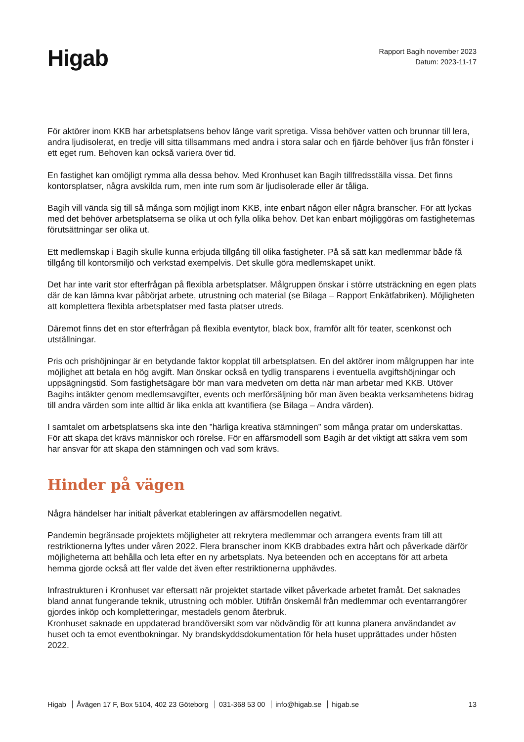Higab
Rapport Bagih november 2023
Datum: 2023-11-17
För aktörer inom KKB har arbetsplatsens behov länge varit spretiga. Vissa behöver vatten och brunnar till lera, andra ljudisolerat, en tredje vill sitta tillsammans med andra i stora salar och en fjärde behöver ljus från fönster i ett eget rum. Behoven kan också variera över tid.
En fastighet kan omöjligt rymma alla dessa behov. Med Kronhuset kan Bagih tillfredsställa vissa. Det finns kontorsplatser, några avskilda rum, men inte rum som är ljudisolerade eller är tåliga.
Bagih vill vända sig till så många som möjligt inom KKB, inte enbart någon eller några branscher. För att lyckas med det behöver arbetsplatserna se olika ut och fylla olika behov. Det kan enbart möjliggöras om fastigheternas förutsättningar ser olika ut.
Ett medlemskap i Bagih skulle kunna erbjuda tillgång till olika fastigheter. På så sätt kan medlemmar både få tillgång till kontorsmiljö och verkstad exempelvis. Det skulle göra medlemskapet unikt.
Det har inte varit stor efterfrågan på flexibla arbetsplatser. Målgruppen önskar i större utsträckning en egen plats där de kan lämna kvar påbörjat arbete, utrustning och material (se Bilaga – Rapport Enkätfabriken). Möjligheten att komplettera flexibla arbetsplatser med fasta platser utreds.
Däremot finns det en stor efterfrågan på flexibla eventytor, black box, framför allt för teater, scenkonst och utställningar.
Pris och prishöjningar är en betydande faktor kopplat till arbetsplatsen. En del aktörer inom målgruppen har inte möjlighet att betala en hög avgift. Man önskar också en tydlig transparens i eventuella avgiftshöjningar och uppsägningstid. Som fastighetsägare bör man vara medveten om detta när man arbetar med KKB. Utöver Bagihs intäkter genom medlemsavgifter, events och merförsäljning bör man även beakta verksamhetens bidrag till andra värden som inte alltid är lika enkla att kvantifiera (se Bilaga – Andra värden).
I samtalet om arbetsplatsens ska inte den ”härliga kreativa stämningen” som många pratar om underskattas. För att skapa det krävs människor och rörelse. För en affärsmodell som Bagih är det viktigt att säkra vem som har ansvar för att skapa den stämningen och vad som krävs.
Hinder på vägen
Några händelser har initialt påverkat etableringen av affärsmodellen negativt.
Pandemin begränsade projektets möjligheter att rekrytera medlemmar och arrangera events fram till att restriktionerna lyftes under våren 2022. Flera branscher inom KKB drabbades extra hårt och påverkade därför möjligheterna att behålla och leta efter en ny arbetsplats. Nya beteenden och en acceptans för att arbeta hemma gjorde också att fler valde det även efter restriktionerna upphävdes.
Infrastrukturen i Kronhuset var eftersatt när projektet startade vilket påverkade arbetet framåt. Det saknades bland annat fungerande teknik, utrustning och möbler. Utifrån önskemål från medlemmar och eventarrangörer gjordes inköp och kompletteringar, mestadels genom återbruk.
Kronhuset saknade en uppdaterad brandöversikt som var nödvändig för att kunna planera användandet av huset och ta emot eventbokningar. Ny brandskyddsdokumentation för hela huset upprättades under hösten 2022.
Higab Åvägen 17 F, Box 5104, 402 23 Göteborg 031-368 53 00 info@higab.se higab.se
13